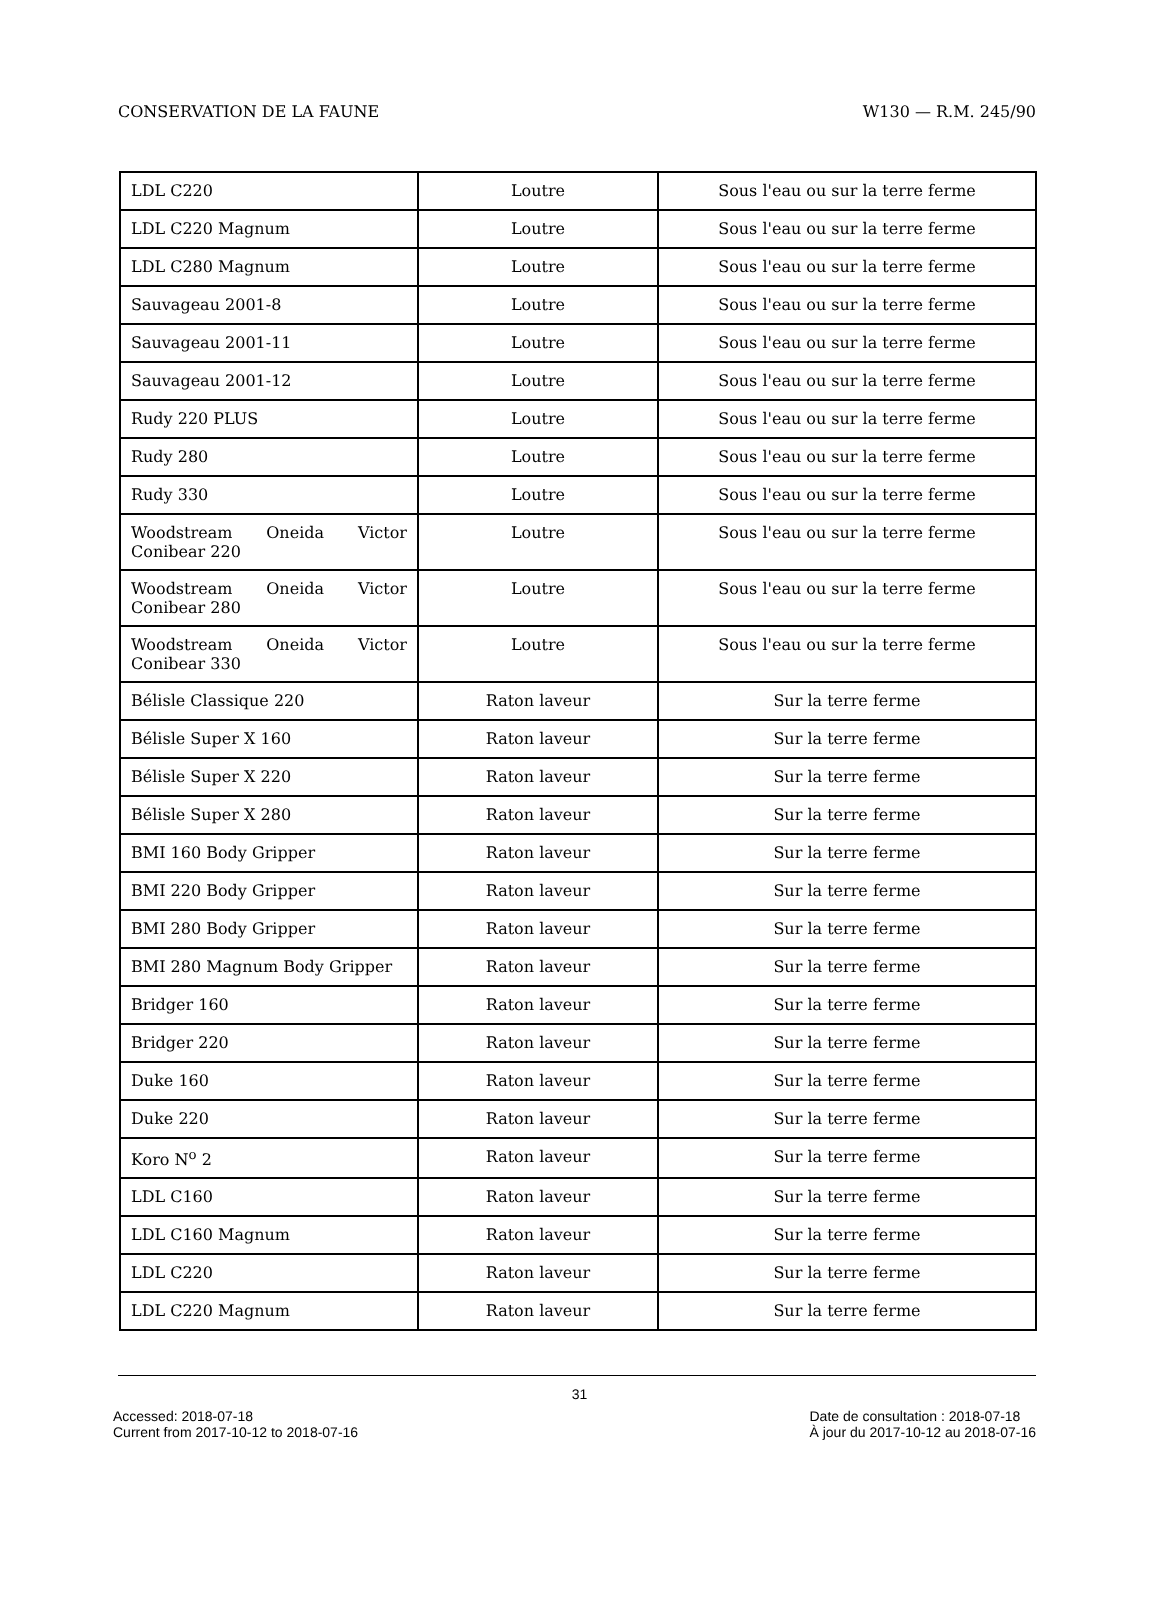CONSERVATION DE LA FAUNE W130 — R.M. 245/90
| LDL C220 | Loutre | Sous l'eau ou sur la terre ferme |
| LDL C220 Magnum | Loutre | Sous l'eau ou sur la terre ferme |
| LDL C280 Magnum | Loutre | Sous l'eau ou sur la terre ferme |
| Sauvageau 2001-8 | Loutre | Sous l'eau ou sur la terre ferme |
| Sauvageau 2001-11 | Loutre | Sous l'eau ou sur la terre ferme |
| Sauvageau 2001-12 | Loutre | Sous l'eau ou sur la terre ferme |
| Rudy 220 PLUS | Loutre | Sous l'eau ou sur la terre ferme |
| Rudy 280 | Loutre | Sous l'eau ou sur la terre ferme |
| Rudy 330 | Loutre | Sous l'eau ou sur la terre ferme |
| Woodstream Oneida Victor Conibear 220 | Loutre | Sous l'eau ou sur la terre ferme |
| Woodstream Oneida Victor Conibear 280 | Loutre | Sous l'eau ou sur la terre ferme |
| Woodstream Oneida Victor Conibear 330 | Loutre | Sous l'eau ou sur la terre ferme |
| Bélisle Classique 220 | Raton laveur | Sur la terre ferme |
| Bélisle Super X 160 | Raton laveur | Sur la terre ferme |
| Bélisle Super X 220 | Raton laveur | Sur la terre ferme |
| Bélisle Super X 280 | Raton laveur | Sur la terre ferme |
| BMI 160 Body Gripper | Raton laveur | Sur la terre ferme |
| BMI 220 Body Gripper | Raton laveur | Sur la terre ferme |
| BMI 280 Body Gripper | Raton laveur | Sur la terre ferme |
| BMI 280 Magnum Body Gripper | Raton laveur | Sur la terre ferme |
| Bridger 160 | Raton laveur | Sur la terre ferme |
| Bridger 220 | Raton laveur | Sur la terre ferme |
| Duke 160 | Raton laveur | Sur la terre ferme |
| Duke 220 | Raton laveur | Sur la terre ferme |
| Koro N<sup>o</sup> 2 | Raton laveur | Sur la terre ferme |
| LDL C160 | Raton laveur | Sur la terre ferme |
| LDL C160 Magnum | Raton laveur | Sur la terre ferme |
| LDL C220 | Raton laveur | Sur la terre ferme |
| LDL C220 Magnum | Raton laveur | Sur la terre ferme |
31
Accessed: 2018-07-18
Current from 2017-10-12 to 2018-07-16
Date de consultation : 2018-07-18
À jour du 2017-10-12 au 2018-07-16